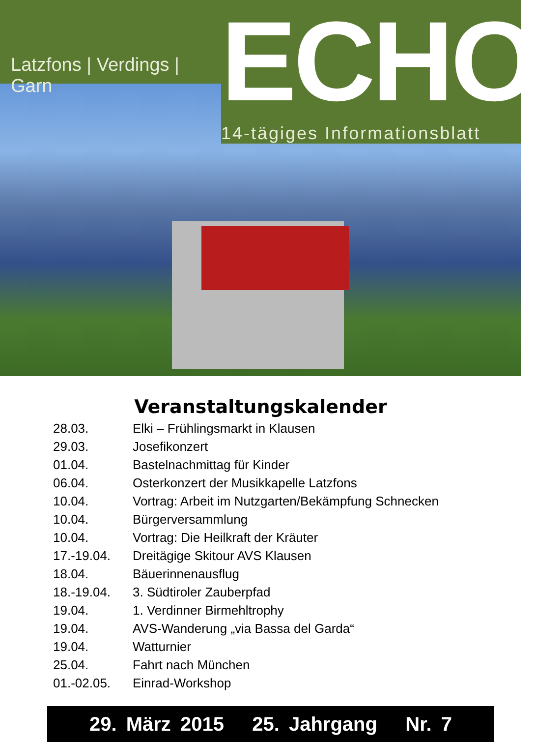Latzfons | Verdings | Garn
ECHO
14-tägiges Informationsblatt
Veranstaltungskalender
| 28.03. | Elki – Frühlingsmarkt in Klausen |
| 29.03. | Josefikonzert |
| 01.04. | Bastelnachmittag für Kinder |
| 06.04. | Osterkonzert der Musikkapelle Latzfons |
| 10.04. | Vortrag: Arbeit im Nutzgarten/Bekämpfung Schnecken |
| 10.04. | Bürgerversammlung |
| 10.04. | Vortrag: Die Heilkraft der Kräuter |
| 17.-19.04. | Dreitägige Skitour AVS Klausen |
| 18.04. | Bäuerinnenausflug |
| 18.-19.04. | 3. Südtiroler Zauberpfad |
| 19.04. | 1. Verdinner Birmehltrophy |
| 19.04. | AVS-Wanderung „via Bassa del Garda“ |
| 19.04. | Watturnier |
| 25.04. | Fahrt nach München |
| 01.-02.05. | Einrad-Workshop |
29. März 2015 25. Jahrgang Nr. 7